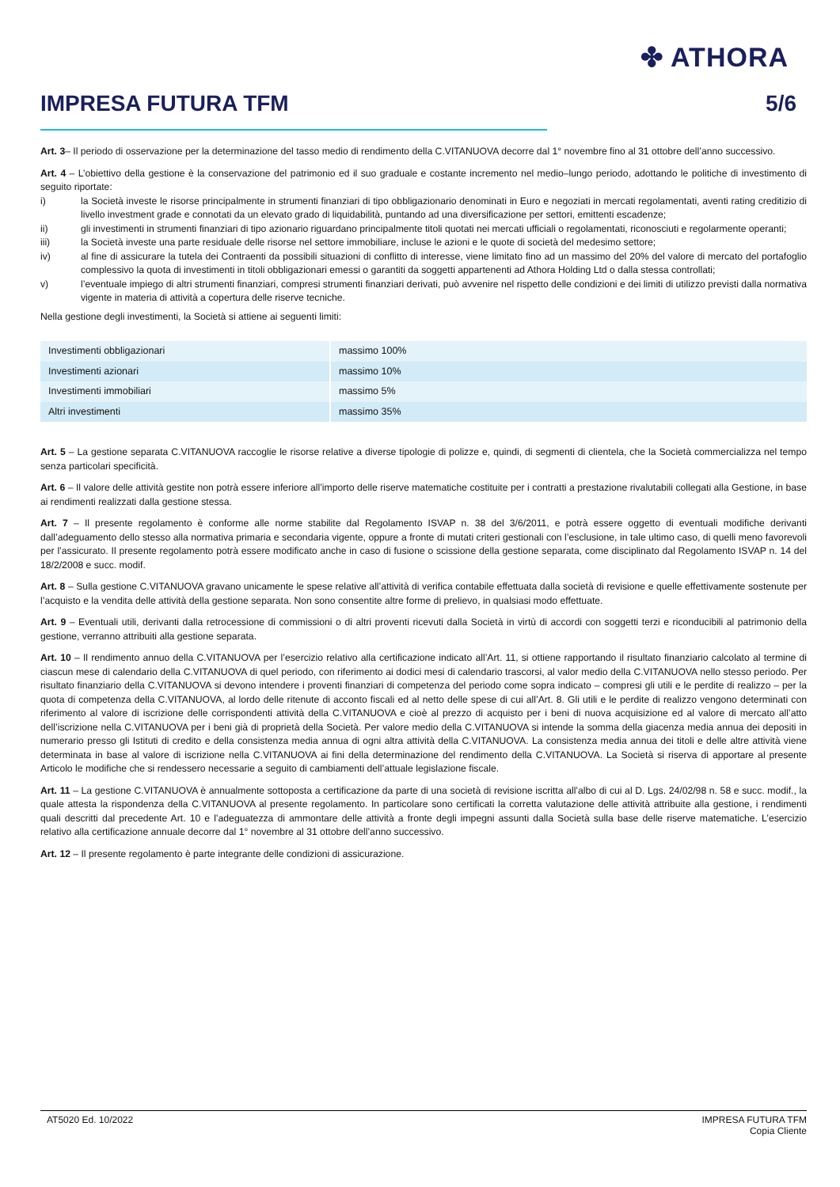✤ ATHORA
IMPRESA FUTURA TFM 5/6
Art. 3– Il periodo di osservazione per la determinazione del tasso medio di rendimento della C.VITANUOVA decorre dal 1° novembre fino al 31 ottobre dell’anno successivo.
Art. 4 – L’obiettivo della gestione è la conservazione del patrimonio ed il suo graduale e costante incremento nel medio–lungo periodo, adottando le politiche di investimento di seguito riportate:
i) la Società investe le risorse principalmente in strumenti finanziari di tipo obbligazionario denominati in Euro e negoziati in mercati regolamentati, aventi rating creditizio di livello investment grade e connotati da un elevato grado di liquidabilità, puntando ad una diversificazione per settori, emittenti escadenze;
ii) gli investimenti in strumenti finanziari di tipo azionario riguardano principalmente titoli quotati nei mercati ufficiali o regolamentati, riconosciuti e regolarmente operanti;
iii) la Società investe una parte residuale delle risorse nel settore immobiliare, incluse le azioni e le quote di società del medesimo settore;
iv) al fine di assicurare la tutela dei Contraenti da possibili situazioni di conflitto di interesse, viene limitato fino ad un massimo del 20% del valore di mercato del portafoglio complessivo la quota di investimenti in titoli obbligazionari emessi o garantiti da soggetti appartenenti ad Athora Holding Ltd o dalla stessa controllati;
v) l’eventuale impiego di altri strumenti finanziari, compresi strumenti finanziari derivati, può avvenire nel rispetto delle condizioni e dei limiti di utilizzo previsti dalla normativa vigente in materia di attività a copertura delle riserve tecniche.
Nella gestione degli investimenti, la Società si attiene ai seguenti limiti:
| Investimenti obbligazionari | massimo 100% |
| Investimenti azionari | massimo 10% |
| Investimenti immobiliari | massimo 5% |
| Altri investimenti | massimo 35% |
Art. 5 – La gestione separata C.VITANUOVA raccoglie le risorse relative a diverse tipologie di polizze e, quindi, di segmenti di clientela, che la Società commercializza nel tempo senza particolari specificità.
Art. 6 – Il valore delle attività gestite non potrà essere inferiore all’importo delle riserve matematiche costituite per i contratti a prestazione rivalutabili collegati alla Gestione, in base ai rendimenti realizzati dalla gestione stessa.
Art. 7 – Il presente regolamento è conforme alle norme stabilite dal Regolamento ISVAP n. 38 del 3/6/2011, e potrà essere oggetto di eventuali modifiche derivanti dall’adeguamento dello stesso alla normativa primaria e secondaria vigente, oppure a fronte di mutati criteri gestionali con l’esclusione, in tale ultimo caso, di quelli meno favorevoli per l’assicurato. Il presente regolamento potrà essere modificato anche in caso di fusione o scissione della gestione separata, come disciplinato dal Regolamento ISVAP n. 14 del 18/2/2008 e succ. modif.
Art. 8 – Sulla gestione C.VITANUOVA gravano unicamente le spese relative all’attività di verifica contabile effettuata dalla società di revisione e quelle effettivamente sostenute per l’acquisto e la vendita delle attività della gestione separata. Non sono consentite altre forme di prelievo, in qualsiasi modo effettuate.
Art. 9 – Eventuali utili, derivanti dalla retrocessione di commissioni o di altri proventi ricevuti dalla Società in virtù di accordi con soggetti terzi e riconducibili al patrimonio della gestione, verranno attribuiti alla gestione separata.
Art. 10 – Il rendimento annuo della C.VITANUOVA per l’esercizio relativo alla certificazione indicato all’Art. 11, si ottiene rapportando il risultato finanziario calcolato al termine di ciascun mese di calendario della C.VITANUOVA di quel periodo, con riferimento ai dodici mesi di calendario trascorsi, al valor medio della C.VITANUOVA nello stesso periodo. Per risultato finanziario della C.VITANUOVA si devono intendere i proventi finanziari di competenza del periodo come sopra indicato – compresi gli utili e le perdite di realizzo – per la quota di competenza della C.VITANUOVA, al lordo delle ritenute di acconto fiscali ed al netto delle spese di cui all’Art. 8. Gli utili e le perdite di realizzo vengono determinati con riferimento al valore di iscrizione delle corrispondenti attività della C.VITANUOVA e cioè al prezzo di acquisto per i beni di nuova acquisizione ed al valore di mercato all’atto dell’iscrizione nella C.VITANUOVA per i beni già di proprietà della Società. Per valore medio della C.VITANUOVA si intende la somma della giacenza media annua dei depositi in numerario presso gli Istituti di credito e della consistenza media annua di ogni altra attività della C.VITANUOVA. La consistenza media annua dei titoli e delle altre attività viene determinata in base al valore di iscrizione nella C.VITANUOVA ai fini della determinazione del rendimento della C.VITANUOVA. La Società si riserva di apportare al presente Articolo le modifiche che si rendessero necessarie a seguito di cambiamenti dell’attuale legislazione fiscale.
Art. 11 – La gestione C.VITANUOVA è annualmente sottoposta a certificazione da parte di una società di revisione iscritta all’albo di cui al D. Lgs. 24/02/98 n. 58 e succ. modif., la quale attesta la rispondenza della C.VITANUOVA al presente regolamento. In particolare sono certificati la corretta valutazione delle attività attribuite alla gestione, i rendimenti quali descritti dal precedente Art. 10 e l’adeguatezza di ammontare delle attività a fronte degli impegni assunti dalla Società sulla base delle riserve matematiche. L’esercizio relativo alla certificazione annuale decorre dal 1° novembre al 31 ottobre dell’anno successivo.
Art. 12 – Il presente regolamento è parte integrante delle condizioni di assicurazione.
AT5020 Ed. 10/2022 IMPRESA FUTURA TFM
Copia Cliente